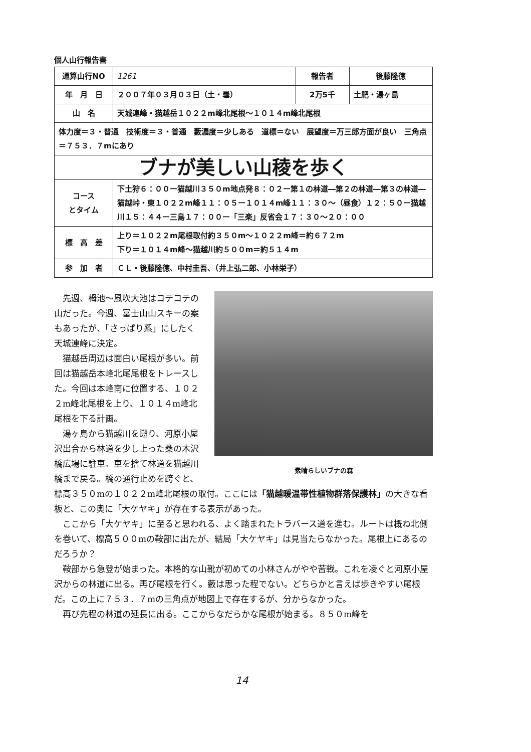個人山行報告書
| 通算山行NO | 1261 | 報告者 | 後藤隆徳 |
| 年 月 日 | ２００７年０３月０３日（土・曇） | 2万5千 | 土肥・湯ヶ島 |
| 山 名 | 天城連峰・猫越岳１０２２m峰北尾根～１０１４m峰北尾根 | | |
| 体力度＝３・普通 技術度＝３・普通 藪濃度＝少しある 道標＝ない 展望度＝万三郎方面が良い 三角点＝７５３．７mにあり | | | |
| ブナが美しい山稜を歩く | | | |
| コース とタイム | 下土狩６：００ー猫越川３５０m地点発８：０２ー第１の林道―第２の林道―第３の林道―猫越峠・東１０２２m峰１１：０５ー１０１４m峰１１：３０～（昼食）１２：５０ー猫越川１５：４４ー三島１７：００ー「三楽」反省会１７：３０～２０：００ | | |
| 標 高 差 | 上り＝１０２２m尾根取付約３５０m～１０２２m峰＝約６７２m 下り＝１０１４m峰～猫越川約５００m＝約５１４m | | |
| 参 加 者 | ＣＬ・後藤隆徳、中村圭吾、（井上弘二郎、小林栄子） | | |
素晴らしいブナの森
先週、栂池～風吹大池はコテコテの山だった。今週、富士山山スキーの案もあったが、「さっぱり系」にしたく天城連峰に決定。
猫越岳周辺は面白い尾根が多い。前回は猫越岳本峰北尾尾根をトレースした。今回は本峰南に位置する、１０２２m峰北尾根を上り、１０１４m峰北尾根を下る計画。
湯ヶ島から猫越川を遡り、河原小屋沢出合から林道を少し上った桑の木沢橋広場に駐車。車を捨て林道を猫越川橋まで戻る。橋の通行止めを跨ぐと、標高３５０mの１０２２m峰北尾根の取付。ここには「猫越暖温帯性植物群落保護林」の大きな看板と、この奥に「大ケヤキ」が存在する表示があった。
ここから「大ケヤキ」に至ると思われる、よく踏まれたトラバース道を進む。ルートは概ね北側を巻いて、標高５００mの鞍部に出たが、結局「大ケヤキ」は見当たらなかった。尾根上にあるのだろうか？
鞍部から急登が始まった。本格的な山靴が初めての小林さんがやや苦戦。これを凌ぐと河原小屋沢からの林道に出る。再び尾根を行く。藪は思った程でない。どちらかと言えば歩きやすい尾根だ。この上に７５３．７mの三角点が地図上で存在するが、分からなかった。
再び先程の林道の延長に出る。ここからなだらかな尾根が始まる。８５０m峰を
14